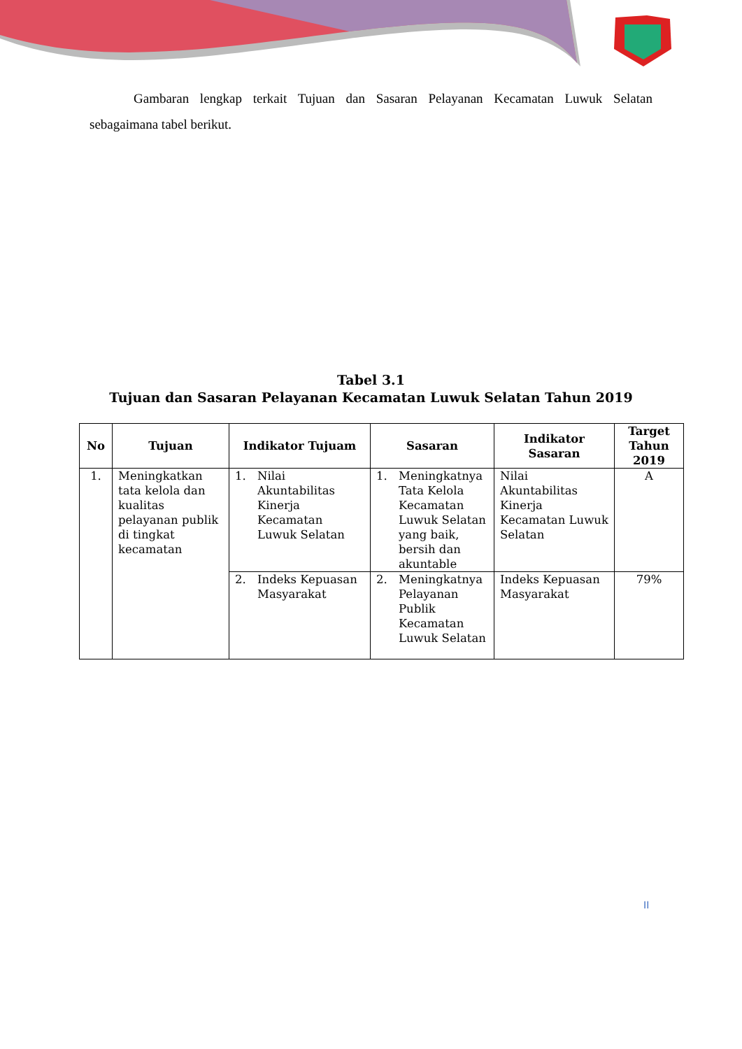Gambaran lengkap terkait Tujuan dan Sasaran Pelayanan Kecamatan Luwuk Selatan sebagaimana tabel berikut.
Tabel 3.1
Tujuan dan Sasaran Pelayanan Kecamatan Luwuk Selatan Tahun 2019
| No | Tujuan | Indikator Tujuam | Sasaran | Indikator Sasaran | Target Tahun 2019 |
| --- | --- | --- | --- | --- | --- |
| 1. | Meningkatkan tata kelola dan kualitas pelayanan publik di tingkat kecamatan | 1. Nilai Akuntabilitas Kinerja Kecamatan Luwuk Selatan | 1. Meningkatnya Tata Kelola Kecamatan Luwuk Selatan yang baik, bersih dan akuntable | Nilai Akuntabilitas Kinerja Kecamatan Luwuk Selatan | A |
| | | 2. Indeks Kepuasan Masyarakat | 2. Meningkatnya Pelayanan Publik Kecamatan Luwuk Selatan | Indeks Kepuasan Masyarakat | 79% |
II